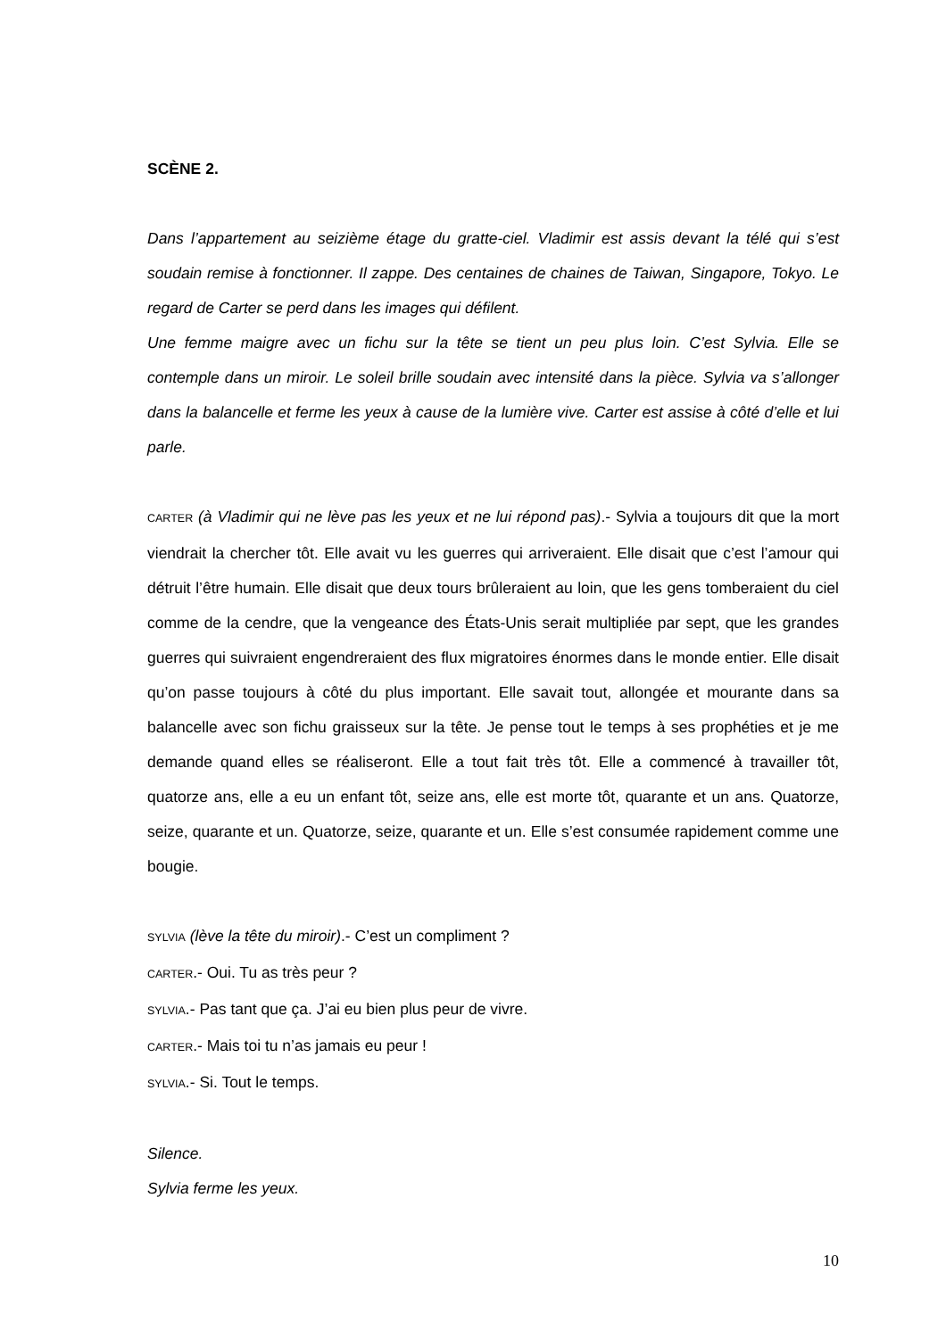SCÈNE 2.
Dans l’appartement au seizième étage du gratte-ciel. Vladimir est assis devant la télé qui s’est soudain remise à fonctionner. Il zappe. Des centaines de chaines de Taiwan, Singapore, Tokyo. Le regard de Carter se perd dans les images qui défilent.
Une femme maigre avec un fichu sur la tête se tient un peu plus loin. C’est Sylvia. Elle se contemple dans un miroir. Le soleil brille soudain avec intensité dans la pièce. Sylvia va s’allonger dans la balancelle et ferme les yeux à cause de la lumière vive. Carter est assise à côté d’elle et lui parle.
CARTER (à Vladimir qui ne lève pas les yeux et ne lui répond pas).- Sylvia a toujours dit que la mort viendrait la chercher tôt. Elle avait vu les guerres qui arriveraient. Elle disait que c’est l’amour qui détruit l’être humain. Elle disait que deux tours brûleraient au loin, que les gens tomberaient du ciel comme de la cendre, que la vengeance des États-Unis serait multipliée par sept, que les grandes guerres qui suivraient engendreraient des flux migratoires énormes dans le monde entier. Elle disait qu’on passe toujours à côté du plus important. Elle savait tout, allongée et mourante dans sa balancelle avec son fichu graisseux sur la tête. Je pense tout le temps à ses prophéties et je me demande quand elles se réaliseront. Elle a tout fait très tôt. Elle a commencé à travailler tôt, quatorze ans, elle a eu un enfant tôt, seize ans, elle est morte tôt, quarante et un ans. Quatorze, seize, quarante et un. Quatorze, seize, quarante et un. Elle s’est consumée rapidement comme une bougie.
SYLVIA (lève la tête du miroir).- C’est un compliment ?
CARTER.- Oui. Tu as très peur ?
SYLVIA.- Pas tant que ça. J’ai eu bien plus peur de vivre.
CARTER.- Mais toi tu n’as jamais eu peur !
SYLVIA.- Si. Tout le temps.
Silence.
Sylvia ferme les yeux.
10